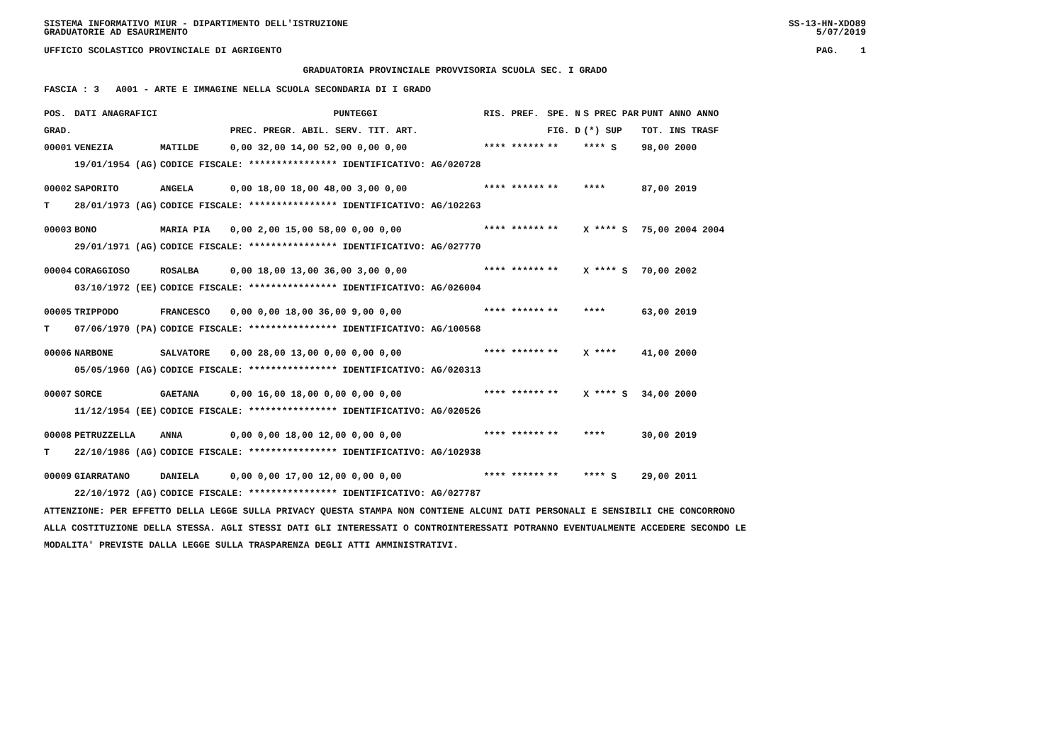SISTEMA INFORMATIVO MIUR - DIPARTIMENTO DELL'ISTRUZIONE SS-13-HN-XDO89
GRADUATORIE AD ESAURIMENTO 5/07/2019
UFFICIO SCOLASTICO PROVINCIALE DI AGRIGENTO PAG. 1
GRADUATORIA PROVINCIALE PROVVISORIA SCUOLA SEC. I GRADO
FASCIA : 3 A001 - ARTE E IMMAGINE NELLA SCUOLA SECONDARIA DI I GRADO
| POS. | DATI ANAGRAFICI | | PUNTEGGI | RIS. PREF. | SPE. N | S PREC PAR | PUNT ANNO ANNO |
| --- | --- | --- | --- | --- | --- | --- | --- |
| GRAD. | | | PREC. PREGR. ABIL. SERV. TIT. ART. | | FIG. D | (*) SUP | TOT. INS TRASF |
| 00001 | VENEZIA | MATILDE | 0,00 32,00 14,00 52,00 0,00 0,00 | **** ****** | ** | **** S | 98,00 2000 |
| | 19/01/1954 (AG) | CODICE FISCALE: **************** IDENTIFICATIVO: AG/020728 | | | | | |
| 00002 | SAPORITO | ANGELA | 0,00 18,00 18,00 48,00 3,00 0,00 | **** ****** | ** | **** | 87,00 2019 |
| T | 28/01/1973 (AG) | CODICE FISCALE: **************** IDENTIFICATIVO: AG/102263 | | | | | |
| 00003 | BONO | MARIA PIA | 0,00 2,00 15,00 58,00 0,00 0,00 | **** ****** | ** | X **** S | 75,00 2004 2004 |
| | 29/01/1971 (AG) | CODICE FISCALE: **************** IDENTIFICATIVO: AG/027770 | | | | | |
| 00004 | CORAGGIOSO | ROSALBA | 0,00 18,00 13,00 36,00 3,00 0,00 | **** ****** | ** | X **** S | 70,00 2002 |
| | 03/10/1972 (EE) | CODICE FISCALE: **************** IDENTIFICATIVO: AG/026004 | | | | | |
| 00005 | TRIPPODO | FRANCESCO | 0,00 0,00 18,00 36,00 9,00 0,00 | **** ****** | ** | **** | 63,00 2019 |
| T | 07/06/1970 (PA) | CODICE FISCALE: **************** IDENTIFICATIVO: AG/100568 | | | | | |
| 00006 | NARBONE | SALVATORE | 0,00 28,00 13,00 0,00 0,00 0,00 | **** ****** | ** | X **** | 41,00 2000 |
| | 05/05/1960 (AG) | CODICE FISCALE: **************** IDENTIFICATIVO: AG/020313 | | | | | |
| 00007 | SORCE | GAETANA | 0,00 16,00 18,00 0,00 0,00 0,00 | **** ****** | ** | X **** S | 34,00 2000 |
| | 11/12/1954 (EE) | CODICE FISCALE: **************** IDENTIFICATIVO: AG/020526 | | | | | |
| 00008 | PETRUZZELLA | ANNA | 0,00 0,00 18,00 12,00 0,00 0,00 | **** ****** | ** | **** | 30,00 2019 |
| T | 22/10/1986 (AG) | CODICE FISCALE: **************** IDENTIFICATIVO: AG/102938 | | | | | |
| 00009 | GIARRATANO | DANIELA | 0,00 0,00 17,00 12,00 0,00 0,00 | **** ****** | ** | **** S | 29,00 2011 |
| | 22/10/1972 (AG) | CODICE FISCALE: **************** IDENTIFICATIVO: AG/027787 | | | | | |
ATTENZIONE: PER EFFETTO DELLA LEGGE SULLA PRIVACY QUESTA STAMPA NON CONTIENE ALCUNI DATI PERSONALI E SENSIBILI CHE CONCORRONO
ALLA COSTITUZIONE DELLA STESSA. AGLI STESSI DATI GLI INTERESSATI O CONTROINTERESSATI POTRANNO EVENTUALMENTE ACCEDERE SECONDO LE
MODALITA' PREVISTE DALLA LEGGE SULLA TRASPARENZA DEGLI ATTI AMMINISTRATIVI.